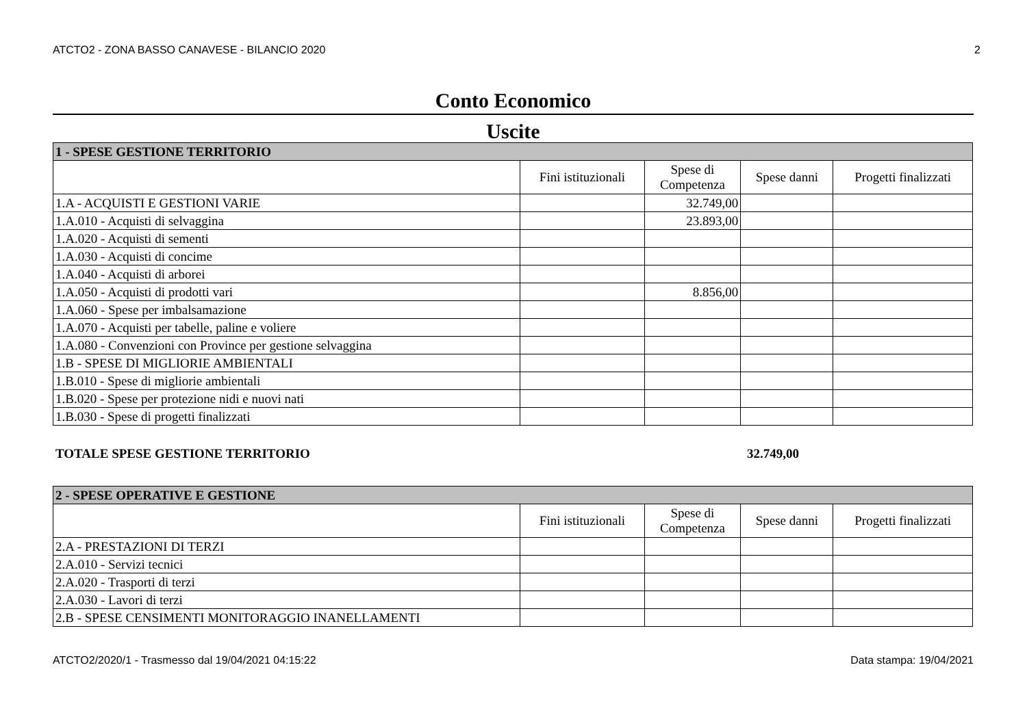ATCTO2 - ZONA BASSO CANAVESE - BILANCIO 2020 2
Conto Economico
Uscite
| 1 - SPESE GESTIONE TERRITORIO | | | | |
| --- | --- | --- | --- | --- |
| | Fini istituzionali | Spese di Competenza | Spese danni | Progetti finalizzati |
| 1.A - ACQUISTI E GESTIONI VARIE | | 32.749,00 | | |
| 1.A.010 - Acquisti di selvaggina | | 23.893,00 | | |
| 1.A.020 - Acquisti di sementi | | | | |
| 1.A.030 - Acquisti di concime | | | | |
| 1.A.040 - Acquisti di arborei | | | | |
| 1.A.050 - Acquisti di prodotti vari | | 8.856,00 | | |
| 1.A.060 - Spese per imbalsamazione | | | | |
| 1.A.070 - Acquisti per tabelle, paline e voliere | | | | |
| 1.A.080 - Convenzioni con Province per gestione selvaggina | | | | |
| 1.B - SPESE DI MIGLIORIE AMBIENTALI | | | | |
| 1.B.010 - Spese di migliorie ambientali | | | | |
| 1.B.020 - Spese per protezione nidi e nuovi nati | | | | |
| 1.B.030 - Spese di progetti finalizzati | | | | |
TOTALE SPESE GESTIONE TERRITORIO 32.749,00
| 2 - SPESE OPERATIVE E GESTIONE | | | | |
| --- | --- | --- | --- | --- |
| | Fini istituzionali | Spese di Competenza | Spese danni | Progetti finalizzati |
| 2.A - PRESTAZIONI DI TERZI | | | | |
| 2.A.010 - Servizi tecnici | | | | |
| 2.A.020 - Trasporti di terzi | | | | |
| 2.A.030 - Lavori di terzi | | | | |
| 2.B - SPESE CENSIMENTI MONITORAGGIO INANELLAMENTI | | | | |
ATCTO2/2020/1 - Trasmesso dal 19/04/2021 04:15:22 Data stampa: 19/04/2021